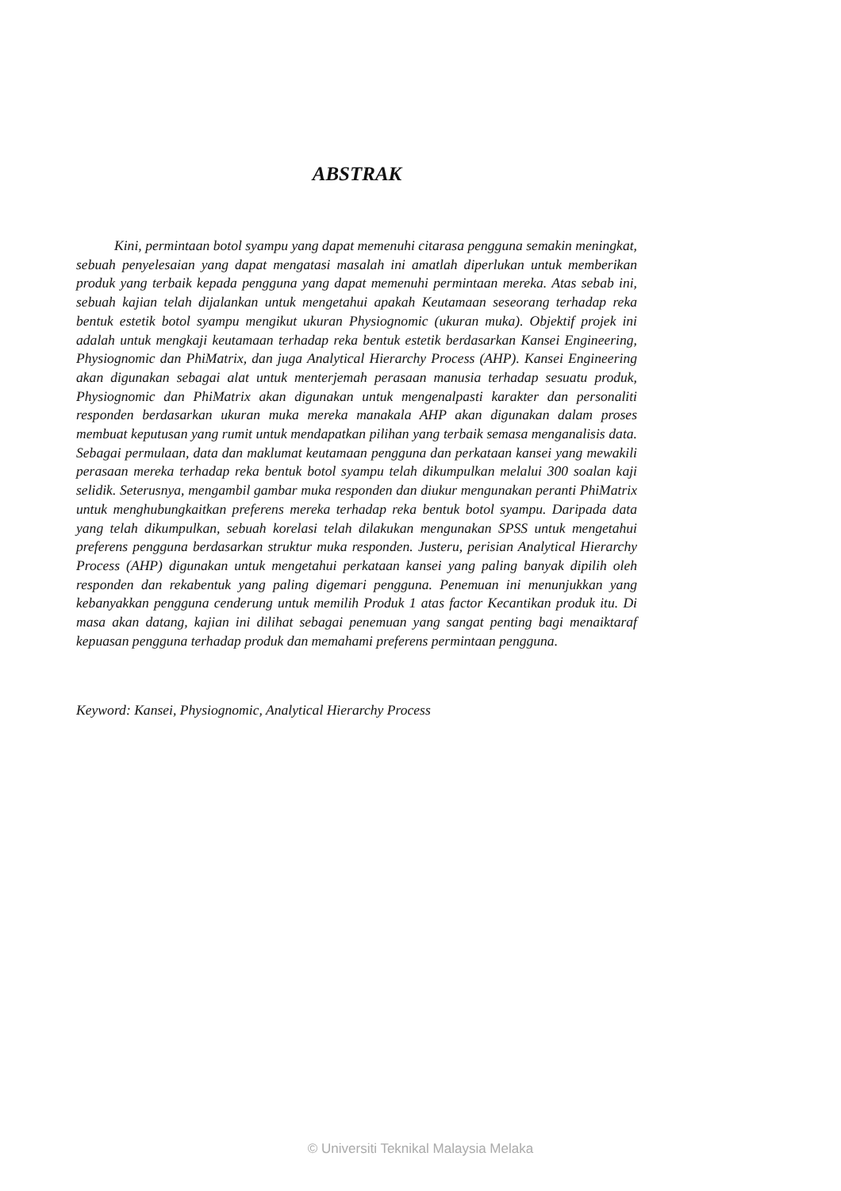ABSTRAK
Kini, permintaan botol syampu yang dapat memenuhi citarasa pengguna semakin meningkat, sebuah penyelesaian yang dapat mengatasi masalah ini amatlah diperlukan untuk memberikan produk yang terbaik kepada pengguna yang dapat memenuhi permintaan mereka. Atas sebab ini, sebuah kajian telah dijalankan untuk mengetahui apakah Keutamaan seseorang terhadap reka bentuk estetik botol syampu mengikut ukuran Physiognomic (ukuran muka). Objektif projek ini adalah untuk mengkaji keutamaan terhadap reka bentuk estetik berdasarkan Kansei Engineering, Physiognomic dan PhiMatrix, dan juga Analytical Hierarchy Process (AHP). Kansei Engineering akan digunakan sebagai alat untuk menterjemah perasaan manusia terhadap sesuatu produk, Physiognomic dan PhiMatrix akan digunakan untuk mengenalpasti karakter dan personaliti responden berdasarkan ukuran muka mereka manakala AHP akan digunakan dalam proses membuat keputusan yang rumit untuk mendapatkan pilihan yang terbaik semasa menganalisis data. Sebagai permulaan, data dan maklumat keutamaan pengguna dan perkataan kansei yang mewakili perasaan mereka terhadap reka bentuk botol syampu telah dikumpulkan melalui 300 soalan kaji selidik. Seterusnya, mengambil gambar muka responden dan diukur mengunakan peranti PhiMatrix untuk menghubungkaitkan preferens mereka terhadap reka bentuk botol syampu. Daripada data yang telah dikumpulkan, sebuah korelasi telah dilakukan mengunakan SPSS untuk mengetahui preferens pengguna berdasarkan struktur muka responden. Justeru, perisian Analytical Hierarchy Process (AHP) digunakan untuk mengetahui perkataan kansei yang paling banyak dipilih oleh responden dan rekabentuk yang paling digemari pengguna. Penemuan ini menunjukkan yang kebanyakkan pengguna cenderung untuk memilih Produk 1 atas factor Kecantikan produk itu. Di masa akan datang, kajian ini dilihat sebagai penemuan yang sangat penting bagi menaiktaraf kepuasan pengguna terhadap produk dan memahami preferens permintaan pengguna.
Keyword: Kansei, Physiognomic, Analytical Hierarchy Process
© Universiti Teknikal Malaysia Melaka